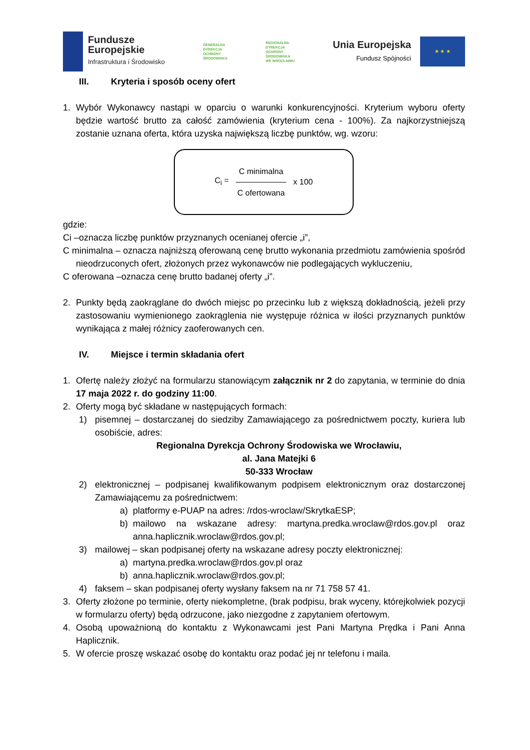Fundusze
Europejskie
Infrastruktura i Środowisko
GENERALNA
DYREKCJA
OCHRONY
ŚRODOWISKA
REGIONALNA
DYREKCJA
OCHRONY
ŚRODOWISKA
WE WROCŁAWIU
Unia Europejska
Fundusz Spójności
★ ★ ★
III. Kryteria i sposób oceny ofert
1. Wybór Wykonawcy nastąpi w oparciu o warunki konkurencyjności. Kryterium wyboru oferty będzie wartość brutto za całość zamówienia (kryterium cena - 100%). Za najkorzystniejszą zostanie uznana oferta, która uzyska największą liczbę punktów, wg. wzoru:
C<sub>i</sub> =
C minimalna
C ofertowana
x 100
gdzie:
Ci –oznacza liczbę punktów przyznanych ocenianej ofercie „i”,
C minimalna – oznacza najniższą oferowaną cenę brutto wykonania przedmiotu zamówienia spośród nieodrzuconych ofert, złożonych przez wykonawców nie podlegających wykluczeniu,
C oferowana –oznacza cenę brutto badanej oferty „i”.
2. Punkty będą zaokrąglane do dwóch miejsc po przecinku lub z większą dokładnością, jeżeli przy zastosowaniu wymienionego zaokrąglenia nie występuje różnica w ilości przyznanych punktów wynikająca z małej różnicy zaoferowanych cen.
IV. Miejsce i termin składania ofert
1. Ofertę należy złożyć na formularzu stanowiącym załącznik nr 2 do zapytania, w terminie do dnia 17 maja 2022 r. do godziny 11:00.
2. Oferty mogą być składane w następujących formach:
1) pisemnej – dostarczanej do siedziby Zamawiającego za pośrednictwem poczty, kuriera lub osobiście, adres:
Regionalna Dyrekcja Ochrony Środowiska we Wrocławiu,
al. Jana Matejki 6
50-333 Wrocław
2) elektronicznej – podpisanej kwalifikowanym podpisem elektronicznym oraz dostarczonej Zamawiającemu za pośrednictwem:
a) platformy e-PUAP na adres: /rdos-wroclaw/SkrytkaESP;
b) mailowo na wskazane adresy: martyna.predka.wroclaw@rdos.gov.pl oraz anna.haplicznik.wroclaw@rdos.gov.pl;
3) mailowej – skan podpisanej oferty na wskazane adresy poczty elektronicznej:
a) martyna.predka.wroclaw@rdos.gov.pl oraz
b) anna.haplicznik.wroclaw@rdos.gov.pl;
4) faksem – skan podpisanej oferty wysłany faksem na nr 71 758 57 41.
3. Oferty złożone po terminie, oferty niekompletne, (brak podpisu, brak wyceny, którejkolwiek pozycji w formularzu oferty) będą odrzucone, jako niezgodne z zapytaniem ofertowym.
4. Osobą upoważnioną do kontaktu z Wykonawcami jest Pani Martyna Prędka i Pani Anna Haplicznik.
5. W ofercie proszę wskazać osobę do kontaktu oraz podać jej nr telefonu i maila.